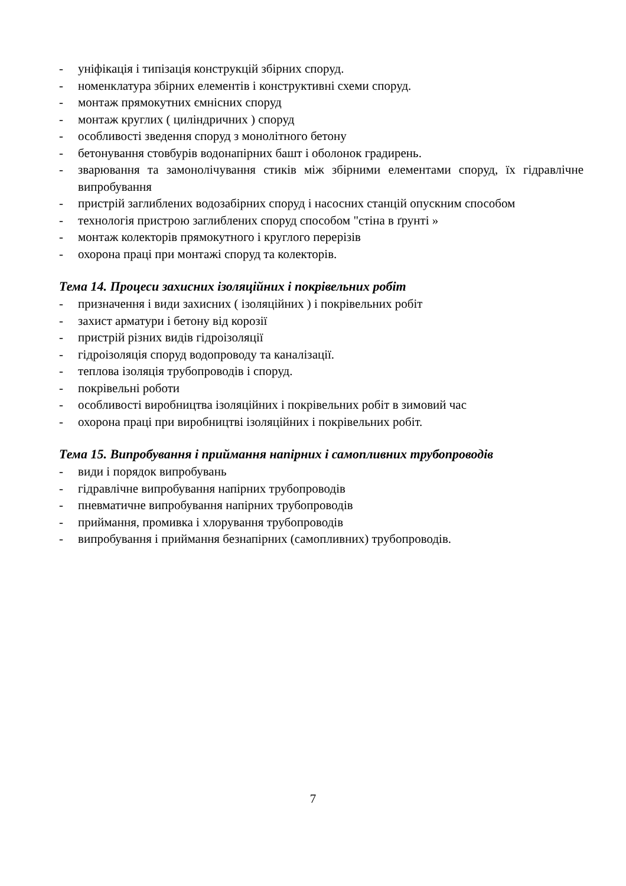- уніфікація і типізація конструкцій збірних споруд.
- номенклатура збірних елементів і конструктивні схеми споруд.
- монтаж прямокутних ємнісних споруд
- монтаж круглих ( циліндричних ) споруд
- особливості зведення споруд з монолітного бетону
- бетонування стовбурів водонапірних башт і оболонок градирень.
- зварювання та замонолічування стиків між збірними елементами споруд, їх гідравлічне випробування
- пристрій заглиблених водозабірних споруд і насосних станцій опускним способом
- технологія пристрою заглиблених споруд способом "стіна в ґрунті »
- монтаж колекторів прямокутного і круглого перерізів
- охорона праці при монтажі споруд та колекторів.
Тема 14. Процеси захисних ізоляційних і покрівельних робіт
- призначення і види захисних ( ізоляційних ) і покрівельних робіт
- захист арматури і бетону від корозії
- пристрій різних видів гідроізоляції
- гідроізоляція споруд водопроводу та каналізації.
- теплова ізоляція трубопроводів і споруд.
- покрівельні роботи
- особливості виробництва ізоляційних і покрівельних робіт в зимовий час
- охорона праці при виробництві ізоляційних і покрівельних робіт.
Тема 15. Випробування і приймання напірних і самопливних трубопроводів
- види і порядок випробувань
- гідравлічне випробування напірних трубопроводів
- пневматичне випробування напірних трубопроводів
- приймання, промивка і хлорування трубопроводів
- випробування і приймання безнапірних (самопливних) трубопроводів.
7